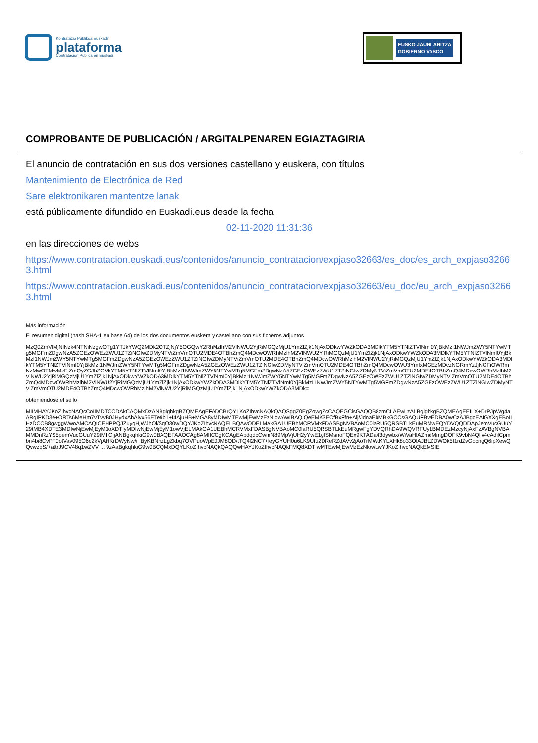Kontratazio Publikoa Euskadin
plataforma
Contratación Pública en Euskadi
EUSKO JAURLARITZA
GOBIERNO VASCO
COMPROBANTE DE PUBLICACIÓN / ARGITALPENAREN EGIAZTAGIRIA
El anuncio de contratación en sus dos versiones castellano y euskera, con títulos
Mantenimiento de Electrónica de Red
Sare elektronikaren mantentze lanak
está públicamente difundido en Euskadi.eus desde la fecha
02-11-2020 11:31:36
en las direcciones de webs
https://www.contratacion.euskadi.eus/contenidos/anuncio_contratacion/expjaso32663/es_doc/es_arch_expjaso32663.html
https://www.contratacion.euskadi.eus/contenidos/anuncio_contratacion/expjaso32663/eu_doc/eu_arch_expjaso32663.html
Más información
El resumen digital (hash SHA-1 en base 64) de los dos documentos euskera y castellano con sus ficheros adjuntos
MzQ0ZmVlMjNlNzk4NTNiNzgwOTg1YTJkYWQ2MDk2OTZjNjY5OGQwY2RhMzlhM2VlNWU2YjRiMGQzMjU1YmZlZjk1NjAxODkwYWZkODA3MDlkYTM5YTNlZTVlNmI0YjBkMzI1NWJmZWY5NTYwMTg5MGFmZDgwNzA5ZGEzOWEzZWU1ZTZiNGIwZDMyNTViZmVmOTU2MDE4OTBhZmQ4MDcwOWRhMzlhM2VlNWU2YjRiMGQzMjU1YmZlZjk1NjAxODkwYWZkODA3MDlkYTM5YTNlZTVlNmI0YjBkMzI1NWJmZWY5NTYwMTg5MGFmZDgwNzA5ZGEzOWEzZWU1ZTZiNGIwZDMyNTViZmVmOTU2MDE4OTBhZmQ4MDcwOWRhMzlhM2VlNWU2YjRiMGQzMjU1YmZlZjk1NjAxODkwYWZkODA3MDlkYTM5YTNlZTVlNmI0YjBkMzI1NWJmZWY5NTYwMTg5MGFmZDgwNzA5ZGEzOWEzZWU1ZTZiNGIwZDMyNTViZmVmOTU2MDE4OTBhZmQ4MDcwOWU3YmIxMGEzMDczNGRmYzJjNGFiOWRmNzMwOTMwMzFiZmQyZGJhZGVkYTM5YTNlZTVlNmI0YjBkMzI1NWJmZWY5NTYwMTg5MGFmZDgwNzA5ZGEzOWEzZWU1ZTZiNGIwZDMyNTViZmVmOTU2MDE4OTBhZmQ4MDcwOWRhMzlhM2VlNWU2YjRiMGQzMjU1YmZlZjk1NjAxODkwYWZkODA3MDlkYTM5YTNlZTVlNmI0YjBkMzI1NWJmZWY5NTYwMTg5MGFmZDgwNzA5ZGEzOWEzZWU1ZTZiNGIwZDMyNTViZmVmOTU2MDE4OTBhZmQ4MDcwOWRhMzlhM2VlNWU2YjRiMGQzMjU1YmZlZjk1NjAxODkwYWZkODA3MDlkYTM5YTNlZTVlNmI0YjBkMzI1NWJmZWY5NTYwMTg5MGFmZDgwNzA5ZGEzOWEzZWU1ZTZiNGIwZDMyNTViZmVmOTU2MDE4OTBhZmQ4MDcwOWRhMzlhM2VlNWU2YjRiMGQzMjU1YmZlZjk1NjAxODkwYWZkODA3MDk=
obteniéndose el sello
MIIMHAYJKoZIhvcNAQcCoIIMDTCCDAkCAQMxDzANBglghkgBZQMEAgEFADCBrQYLKoZIhvcNAQkQAQSggZ0EgZowgZcCAQEGCisGAQQB8zmCLAEwLzALBglghkgBZQMEAgEEILX+DrPJpWg4aARgIPKD3e+ORTs6MeHm7vTvvB0JHydxAhAivx56ETe9b1+f4AjuHB+MGA8yMDIwMTEwMjEwMzEzNlowAwIBAQIQeEMK3ECfBxFfn+Alj/JdnaEbMBkGCCsGAQUFBwEDBA0wCzAJBgcEAIGXXgEBoIIHzDCCB8gwggWwoAMCAQICEHPPQJZuyqHjWJhOl/SqO30wDQYJKoZIhvcNAQELBQAwODELMAkGA1UEBhMCRVMxFDASBgNVBAoMC0laRU5QRSBTLkEuMRMwEQYDVQQDDApJemVucGUuY29tMB4XDTE3MDIwNjEwMjEyM1oXDTIyMDIwNjEwMjEyM1owVjELMAkGA1UEBhMCRVMxFDASBgNVBAoMC0laRU5QRSBTLkEuMRgwFgYDVQRhDA9WQVRFUy1BMDEzMzcyNjAxFzAVBgNVBAMMDnRzYS5pemVucGUuY29tMIICIjANBgkqhkiG9w0BAQEFAAOCAg8AMIICCgKCAgEApdqdcCwmN89MpVjUH2yYwE1gfSMsnoFQEx9KTADa43dywbx/WiVaHlAZmdMmgDOFK9vbN4Qliv4cAdilCpmbn4bi8CvPT0otVav095O6c2kVjAHKrDWyNw/i+ByKBNnzLgZkbq7OVPuoWpE0JM8OD/tTQ4l2NC7+IeyGYUH0u6LK9Ufu2DReRZdAVv2jAoTrMWtKYLXHk8o33OlAJBLZDWOk5f1rdZvGocngQ6ipXewQQvwzqS/+attrJ9CV48q1wZVV ... 9zAaBgkqhkiG9w0BCQMxDQYLKoZIhvcNAQkQAQQwHAYJKoZIhvcNAQkFMQ8XDTIwMTEwMjEwMzEzNlowLwYJKoZIhvcNAQkEMSIE